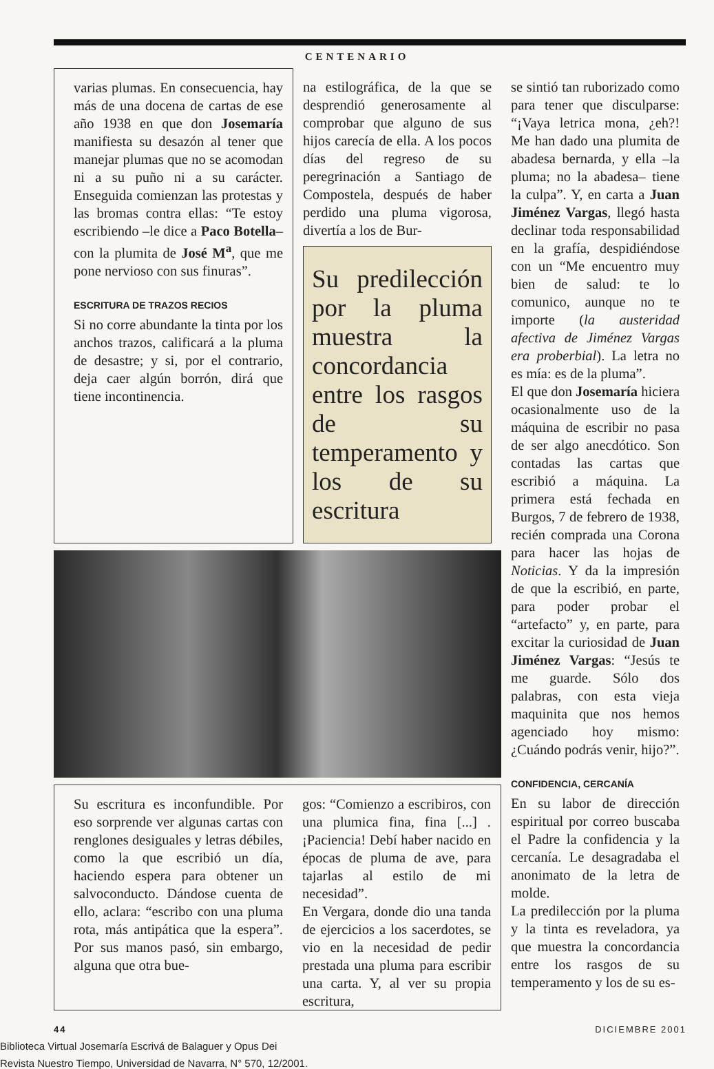CENTENARIO
varias plumas. En consecuencia, hay más de una docena de cartas de ese año 1938 en que don Josemaría manifiesta su desazón al tener que manejar plumas que no se acomodan ni a su puño ni a su carácter. Enseguida comienzan las protestas y las bromas contra ellas: “Te estoy escribiendo –le dice a Paco Botella– con la plumita de José M<sup>a</sup>, que me pone nervioso con sus finuras”.
ESCRITURA DE TRAZOS RECIOS
Si no corre abundante la tinta por los anchos trazos, calificará a la pluma de desastre; y si, por el contrario, deja caer algún borrón, dirá que tiene incontinencia.
na estilográfica, de la que se desprendió generosamente al comprobar que alguno de sus hijos carecía de ella. A los pocos días del regreso de su peregrinación a Santiago de Compostela, después de haber perdido una pluma vigorosa, divertía a los de Bur-
Su predilección por la pluma muestra la concordancia entre los rasgos de su temperamento y los de su escritura
Su escritura es inconfundible. Por eso sorprende ver algunas cartas con renglones desiguales y letras débiles, como la que escribió un día, haciendo espera para obtener un salvoconducto. Dándose cuenta de ello, aclara: “escribo con una pluma rota, más antipática que la espera”. Por sus manos pasó, sin embargo, alguna que otra bue-
gos: “Comienzo a escribiros, con una plumica fina, fina [...] . ¡Paciencia! Debí haber nacido en épocas de pluma de ave, para tajarlas al estilo de mi necesidad”.
En Vergara, donde dio una tanda de ejercicios a los sacerdotes, se vio en la necesidad de pedir prestada una pluma para escribir una carta. Y, al ver su propia escritura,
se sintió tan ruborizado como para tener que disculparse: “¡Vaya letrica mona, ¿eh?! Me han dado una plumita de abadesa bernarda, y ella –la pluma; no la abadesa– tiene la culpa”. Y, en carta a Juan Jiménez Vargas, llegó hasta declinar toda responsabilidad en la grafía, despidiéndose con un “Me encuentro muy bien de salud: te lo comunico, aunque no te importe (la austeridad afectiva de Jiménez Vargas era proberbial). La letra no es mía: es de la pluma”.
El que don Josemaría hiciera ocasionalmente uso de la máquina de escribir no pasa de ser algo anecdótico. Son contadas las cartas que escribió a máquina. La primera está fechada en Burgos, 7 de febrero de 1938, recién comprada una Corona para hacer las hojas de Noticias. Y da la impresión de que la escribió, en parte, para poder probar el “artefacto” y, en parte, para excitar la curiosidad de Juan Jiménez Vargas: “Jesús te me guarde. Sólo dos palabras, con esta vieja maquinita que nos hemos agenciado hoy mismo: ¿Cuándo podrás venir, hijo?”.
CONFIDENCIA, CERCANÍA
En su labor de dirección espiritual por correo buscaba el Padre la confidencia y la cercanía. Le desagradaba el anonimato de la letra de molde.
La predilección por la pluma y la tinta es reveladora, ya que muestra la concordancia entre los rasgos de su temperamento y los de su es-
44 DICIEMBRE 2001
Biblioteca Virtual Josemaría Escrivá de Balaguer y Opus Dei
Revista Nuestro Tiempo, Universidad de Navarra, N° 570, 12/2001.